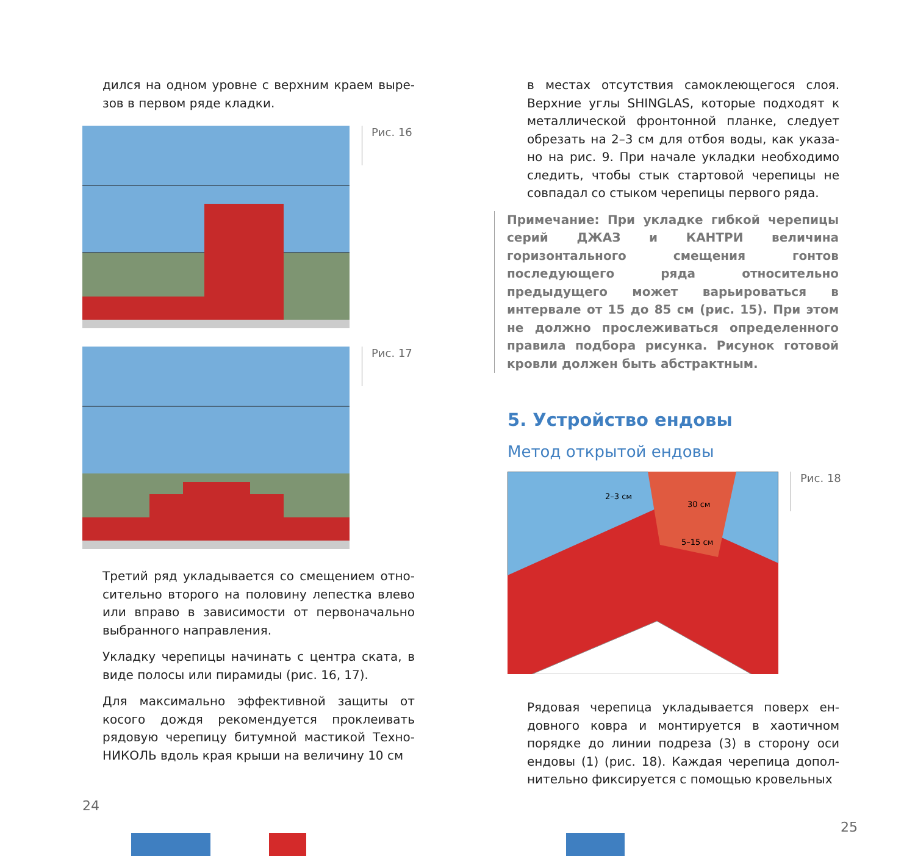дился на одном уровне с верхним краем выре­зов в первом ряде кладки.
Рис. 16
Рис. 17
Третий ряд укладывается со смещением отно­сительно второго на половину лепестка влево или вправо в зависимости от первоначально выбранного направления.
Укладку черепицы начинать с центра ската, в виде полосы или пирамиды (рис. 16, 17).
Для максимально эффективной защиты от косого дождя рекомендуется проклеивать рядовую черепицу битумной мастикой Техно­НИКОЛЬ вдоль края крыши на величину 10 см
24
в местах отсутствия самоклеющегося слоя. Верхние углы SHINGLAS, которые подходят к металлической фронтонной планке, следует обрезать на 2–3 см для отбоя воды, как указа­но на рис. 9. При начале укладки необходимо следить, чтобы стык стартовой черепицы не совпадал со стыком черепицы первого ряда.
Примечание: При укладке гибкой черепицы серий ДЖАЗ и КАНТРИ величина горизонталь­ного смещения гонтов последующего ряда от­носительно предыдущего может варьировать­ся в интервале от 15 до 85 см (рис. 15). При этом не должно прослеживаться определенно­го правила подбора рисунка. Рисунок готовой кровли должен быть абстрактным.
5. Устройство ендовы
Метод открытой ендовы
2–3 см
30 см
5–15 см
Рис. 18
Рядовая черепица укладывается поверх ен­довного ковра и монтируется в хаотичном порядке до линии подреза (3) в сторону оси ендовы (1) (рис. 18). Каждая черепица допол­нительно фиксируется с помощью кровельных
25